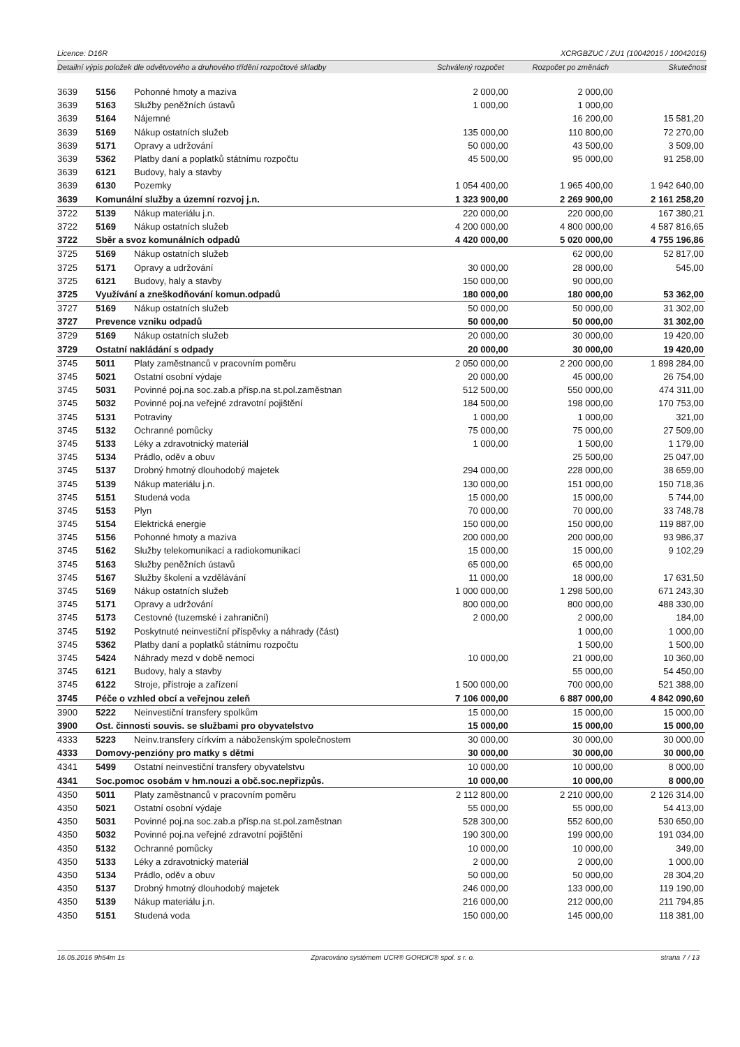Licence: D16R XCRGBZUC / ZU1 (10042015 / 10042015)
Detailní výpis položek dle odvětvového a druhového třídění rozpočtové skladby Schválený rozpočet Rozpočet po změnách Skutečnost
| 3639 | 5156 | Pohonné hmoty a maziva | 2 000,00 | 2 000,00 | |
| 3639 | 5163 | Služby peněžních ústavů | 1 000,00 | 1 000,00 | |
| 3639 | 5164 | Nájemné | | 16 200,00 | 15 581,20 |
| 3639 | 5169 | Nákup ostatních služeb | 135 000,00 | 110 800,00 | 72 270,00 |
| 3639 | 5171 | Opravy a udržování | 50 000,00 | 43 500,00 | 3 509,00 |
| 3639 | 5362 | Platby daní a poplatků státnímu rozpočtu | 45 500,00 | 95 000,00 | 91 258,00 |
| 3639 | 6121 | Budovy, haly a stavby | | | |
| 3639 | 6130 | Pozemky | 1 054 400,00 | 1 965 400,00 | 1 942 640,00 |
| 3639 | Komunální služby a územní rozvoj j.n. | | 1 323 900,00 | 2 269 900,00 | 2 161 258,20 |
| 3722 | 5139 | Nákup materiálu j.n. | 220 000,00 | 220 000,00 | 167 380,21 |
| 3722 | 5169 | Nákup ostatních služeb | 4 200 000,00 | 4 800 000,00 | 4 587 816,65 |
| 3722 | Sběr a svoz komunálních odpadů | | 4 420 000,00 | 5 020 000,00 | 4 755 196,86 |
| 3725 | 5169 | Nákup ostatních služeb | | 62 000,00 | 52 817,00 |
| 3725 | 5171 | Opravy a udržování | 30 000,00 | 28 000,00 | 545,00 |
| 3725 | 6121 | Budovy, haly a stavby | 150 000,00 | 90 000,00 | |
| 3725 | Využívání a zneškodňování komun.odpadů | | 180 000,00 | 180 000,00 | 53 362,00 |
| 3727 | 5169 | Nákup ostatních služeb | 50 000,00 | 50 000,00 | 31 302,00 |
| 3727 | Prevence vzniku odpadů | | 50 000,00 | 50 000,00 | 31 302,00 |
| 3729 | 5169 | Nákup ostatních služeb | 20 000,00 | 30 000,00 | 19 420,00 |
| 3729 | Ostatní nakládání s odpady | | 20 000,00 | 30 000,00 | 19 420,00 |
| 3745 | 5011 | Platy zaměstnanců v pracovním poměru | 2 050 000,00 | 2 200 000,00 | 1 898 284,00 |
| 3745 | 5021 | Ostatní osobní výdaje | 20 000,00 | 45 000,00 | 26 754,00 |
| 3745 | 5031 | Povinné poj.na soc.zab.a přísp.na st.pol.zaměstnan | 512 500,00 | 550 000,00 | 474 311,00 |
| 3745 | 5032 | Povinné poj.na veřejné zdravotní pojištění | 184 500,00 | 198 000,00 | 170 753,00 |
| 3745 | 5131 | Potraviny | 1 000,00 | 1 000,00 | 321,00 |
| 3745 | 5132 | Ochranné pomůcky | 75 000,00 | 75 000,00 | 27 509,00 |
| 3745 | 5133 | Léky a zdravotnický materiál | 1 000,00 | 1 500,00 | 1 179,00 |
| 3745 | 5134 | Prádlo, oděv a obuv | | 25 500,00 | 25 047,00 |
| 3745 | 5137 | Drobný hmotný dlouhodobý majetek | 294 000,00 | 228 000,00 | 38 659,00 |
| 3745 | 5139 | Nákup materiálu j.n. | 130 000,00 | 151 000,00 | 150 718,36 |
| 3745 | 5151 | Studená voda | 15 000,00 | 15 000,00 | 5 744,00 |
| 3745 | 5153 | Plyn | 70 000,00 | 70 000,00 | 33 748,78 |
| 3745 | 5154 | Elektrická energie | 150 000,00 | 150 000,00 | 119 887,00 |
| 3745 | 5156 | Pohonné hmoty a maziva | 200 000,00 | 200 000,00 | 93 986,37 |
| 3745 | 5162 | Služby telekomunikací a radiokomunikací | 15 000,00 | 15 000,00 | 9 102,29 |
| 3745 | 5163 | Služby peněžních ústavů | 65 000,00 | 65 000,00 | |
| 3745 | 5167 | Služby školení a vzdělávání | 11 000,00 | 18 000,00 | 17 631,50 |
| 3745 | 5169 | Nákup ostatních služeb | 1 000 000,00 | 1 298 500,00 | 671 243,30 |
| 3745 | 5171 | Opravy a udržování | 800 000,00 | 800 000,00 | 488 330,00 |
| 3745 | 5173 | Cestovné (tuzemské i zahraniční) | 2 000,00 | 2 000,00 | 184,00 |
| 3745 | 5192 | Poskytnuté neinvestiční příspěvky a náhrady (část) | | 1 000,00 | 1 000,00 |
| 3745 | 5362 | Platby daní a poplatků státnímu rozpočtu | | 1 500,00 | 1 500,00 |
| 3745 | 5424 | Náhrady mezd v době nemoci | 10 000,00 | 21 000,00 | 10 360,00 |
| 3745 | 6121 | Budovy, haly a stavby | | 55 000,00 | 54 450,00 |
| 3745 | 6122 | Stroje, přístroje a zařízení | 1 500 000,00 | 700 000,00 | 521 388,00 |
| 3745 | Péče o vzhled obcí a veřejnou zeleň | | 7 106 000,00 | 6 887 000,00 | 4 842 090,60 |
| 3900 | 5222 | Neinvestiční transfery spolkům | 15 000,00 | 15 000,00 | 15 000,00 |
| 3900 | Ost. činnosti souvis. se službami pro obyvatelstvo | | 15 000,00 | 15 000,00 | 15 000,00 |
| 4333 | 5223 | Neinv.transfery církvím a náboženským společnostem | 30 000,00 | 30 000,00 | 30 000,00 |
| 4333 | Domovy-penzióny pro matky s dětmi | | 30 000,00 | 30 000,00 | 30 000,00 |
| 4341 | 5499 | Ostatní neinvestiční transfery obyvatelstvu | 10 000,00 | 10 000,00 | 8 000,00 |
| 4341 | Soc.pomoc osobám v hm.nouzi a obč.soc.nepřizpůs. | | 10 000,00 | 10 000,00 | 8 000,00 |
| 4350 | 5011 | Platy zaměstnanců v pracovním poměru | 2 112 800,00 | 2 210 000,00 | 2 126 314,00 |
| 4350 | 5021 | Ostatní osobní výdaje | 55 000,00 | 55 000,00 | 54 413,00 |
| 4350 | 5031 | Povinné poj.na soc.zab.a přísp.na st.pol.zaměstnan | 528 300,00 | 552 600,00 | 530 650,00 |
| 4350 | 5032 | Povinné poj.na veřejné zdravotní pojištění | 190 300,00 | 199 000,00 | 191 034,00 |
| 4350 | 5132 | Ochranné pomůcky | 10 000,00 | 10 000,00 | 349,00 |
| 4350 | 5133 | Léky a zdravotnický materiál | 2 000,00 | 2 000,00 | 1 000,00 |
| 4350 | 5134 | Prádlo, oděv a obuv | 50 000,00 | 50 000,00 | 28 304,20 |
| 4350 | 5137 | Drobný hmotný dlouhodobý majetek | 246 000,00 | 133 000,00 | 119 190,00 |
| 4350 | 5139 | Nákup materiálu j.n. | 216 000,00 | 212 000,00 | 211 794,85 |
| 4350 | 5151 | Studená voda | 150 000,00 | 145 000,00 | 118 381,00 |
16.05.2016 9h54m 1s Zpracováno systémem UCR® GORDIC® spol. s r. o. strana 7 / 13